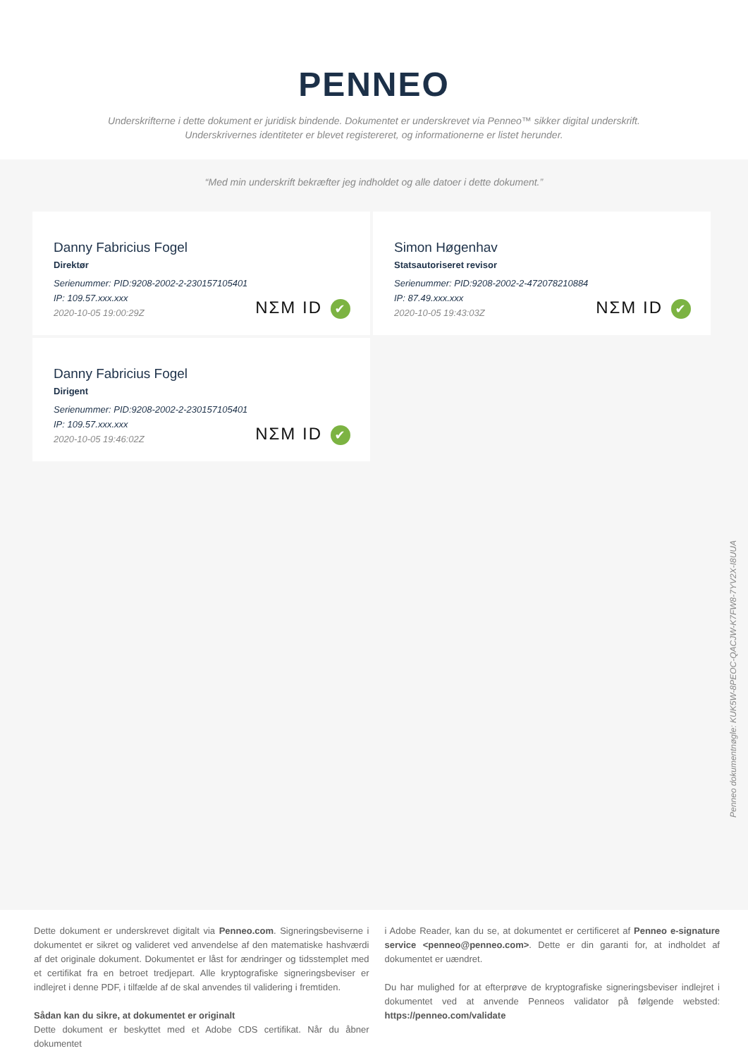PENNEO
Underskrifterne i dette dokument er juridisk bindende. Dokumentet er underskrevet via Penneo™ sikker digital underskrift.
Underskrivernes identiteter er blevet registereret, og informationerne er listet herunder.
“Med min underskrift bekræfter jeg indholdet og alle datoer i dette dokument.”
Danny Fabricius Fogel
Direktør
Serienummer: PID:9208-2002-2-230157105401
IP: 109.57.xxx.xxx
2020-10-05 19:00:29Z
NΣM ID ✔
Simon Høgenhav
Statsautoriseret revisor
Serienummer: PID:9208-2002-2-472078210884
IP: 87.49.xxx.xxx
2020-10-05 19:43:03Z
NΣM ID ✔
Danny Fabricius Fogel
Dirigent
Serienummer: PID:9208-2002-2-230157105401
IP: 109.57.xxx.xxx
2020-10-05 19:46:02Z
NΣM ID ✔
Penneo dokumentnøgle: KUK5W-8PEOC-QACJW-K7FW8-7YV2X-I8UUA
Dette dokument er underskrevet digitalt via Penneo.com. Signeringsbeviserne i dokumentet er sikret og valideret ved anvendelse af den matematiske hashværdi af det originale dokument. Dokumentet er låst for ændringer og tidsstemplet med et certifikat fra en betroet tredjepart. Alle kryptografiske signeringsbeviser er indlejret i denne PDF, i tilfælde af de skal anvendes til validering i fremtiden.
Sådan kan du sikre, at dokumentet er originalt
Dette dokument er beskyttet med et Adobe CDS certifikat. Når du åbner dokumentet
i Adobe Reader, kan du se, at dokumentet er certificeret af Penneo e-signature service <penneo@penneo.com>. Dette er din garanti for, at indholdet af dokumentet er uændret.
Du har mulighed for at efterprøve de kryptografiske signeringsbeviser indlejret i dokumentet ved at anvende Penneos validator på følgende websted: https://penneo.com/validate